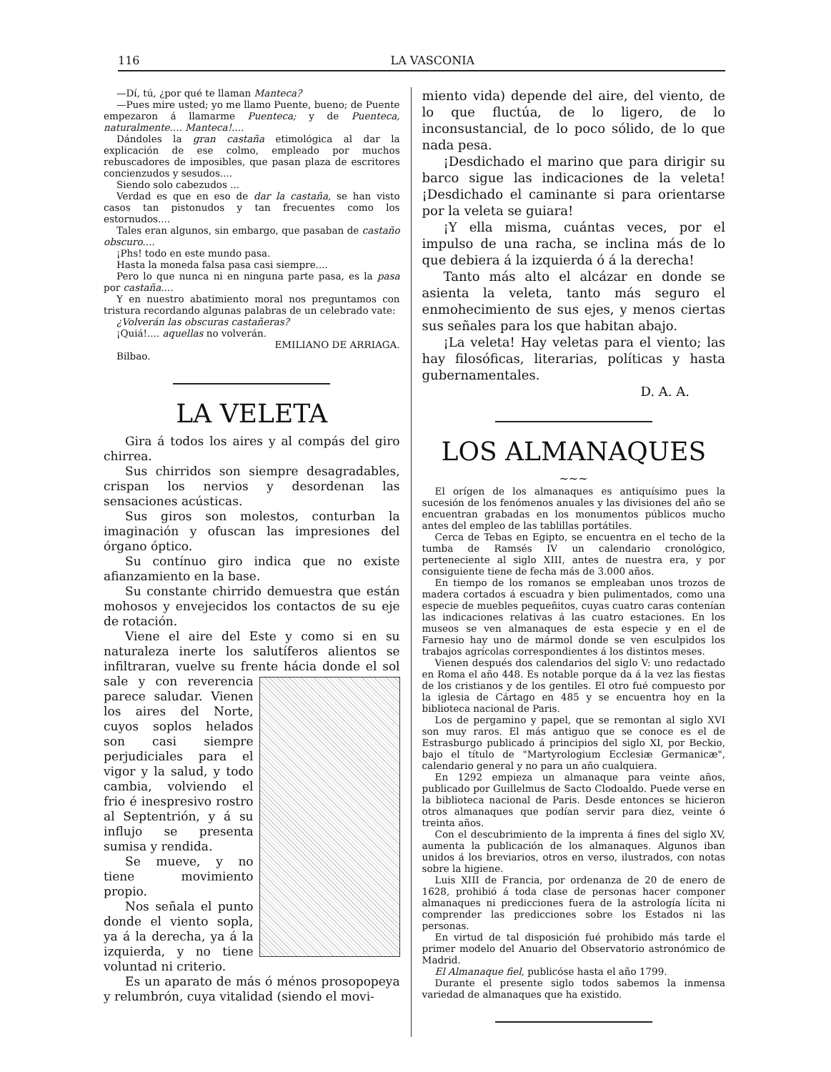116 LA VASCONIA
—Dí, tú, ¿por qué te llaman Manteca?
—Pues mire usted; yo me llamo Puente, bueno; de Puente empezaron á llamarme Puenteca; y de Puenteca, naturalmente.... Manteca!....
Dándoles la gran castaña etimológica al dar la explicación de ese colmo, empleado por muchos rebuscadores de imposibles, que pasan plaza de escritores concienzudos y sesudos....
Siendo solo cabezudos ...
Verdad es que en eso de dar la castaña, se han visto casos tan pistonudos y tan frecuentes como los estornudos....
Tales eran algunos, sin embargo, que pasaban de castaño obscuro....
¡Phs! todo en este mundo pasa.
Hasta la moneda falsa pasa casi siempre....
Pero lo que nunca ni en ninguna parte pasa, es la pasa por castaña....
Y en nuestro abatimiento moral nos preguntamos con tristura recordando algunas palabras de un celebrado vate:
¿Volverán las obscuras castañeras?
¡Quiá!.... aquellas no volverán.
EMILIANO DE ARRIAGA.
Bilbao.
LA VELETA
Gira á todos los aires y al compás del giro chirrea.
Sus chirridos son siempre desagradables, crispan los nervios y desordenan las sensaciones acústicas.
Sus giros son molestos, conturban la imaginación y ofuscan las impresiones del órgano óptico.
Su contínuo giro indica que no existe afianzamiento en la base.
Su constante chirrido demuestra que están mohosos y envejecidos los contactos de su eje de rotación.
Viene el aire del Este y como si en su naturaleza inerte los salutíferos alientos se infiltraran, vuelve su frente hácia donde el sol sale y con reverencia parece saludar. Vienen los aires del Norte, cuyos soplos helados son casi siempre perjudiciales para el vigor y la salud, y todo cambia, volviendo el frio é inespresivo rostro al Septentrión, y á su influjo se presenta sumisa y rendida.
Se mueve, y no tiene movimiento propio.
Nos señala el punto donde el viento sopla, ya á la derecha, ya á la izquierda, y no tiene voluntad ni criterio.
Es un aparato de más ó ménos prosopopeya y relumbrón, cuya vitalidad (siendo el movi-
miento vida) depende del aire, del viento, de lo que fluctúa, de lo ligero, de lo inconsustancial, de lo poco sólido, de lo que nada pesa.
¡Desdichado el marino que para dirigir su barco sigue las indicaciones de la veleta! ¡Desdichado el caminante si para orientarse por la veleta se guiara!
¡Y ella misma, cuántas veces, por el impulso de una racha, se inclina más de lo que debiera á la izquierda ó á la derecha!
Tanto más alto el alcázar en donde se asienta la veleta, tanto más seguro el enmohecimiento de sus ejes, y menos ciertas sus señales para los que habitan abajo.
¡La veleta! Hay veletas para el viento; las hay filosóficas, literarias, políticas y hasta gubernamentales.
D. A. A.
LOS ALMANAQUES
~~~
El orígen de los almanaques es antiquísimo pues la sucesión de los fenómenos anuales y las divisiones del año se encuentran grabadas en los monumentos públicos mucho antes del empleo de las tablillas portátiles.
Cerca de Tebas en Egipto, se encuentra en el techo de la tumba de Ramsés IV un calendario cronológico, perteneciente al siglo XIII, antes de nuestra era, y por consiguiente tiene de fecha más de 3.000 años.
En tiempo de los romanos se empleaban unos trozos de madera cortados á escuadra y bien pulimentados, como una especie de muebles pequeñitos, cuyas cuatro caras contenían las indicaciones relativas á las cuatro estaciones. En los museos se ven almanaques de esta especie y en el de Farnesio hay uno de mármol donde se ven esculpidos los trabajos agrícolas correspondientes á los distintos meses.
Vienen después dos calendarios del siglo V: uno redactado en Roma el año 448. Es notable porque da á la vez las fiestas de los cristianos y de los gentiles. El otro fué compuesto por la iglesia de Cártago en 485 y se encuentra hoy en la biblioteca nacional de Paris.
Los de pergamino y papel, que se remontan al siglo XVI son muy raros. El más antiguo que se conoce es el de Estrasburgo publicado á principios del siglo XI, por Beckio, bajo el título de "Martyrologium Ecclesiæ Germanicæ", calendario general y no para un año cualquiera.
En 1292 empieza un almanaque para veinte años, publicado por Guillelmus de Sacto Clodoaldo. Puede verse en la biblioteca nacional de Paris. Desde entonces se hicieron otros almanaques que podían servir para diez, veinte ó treinta años.
Con el descubrimiento de la imprenta á fines del siglo XV, aumenta la publicación de los almanaques. Algunos iban unidos á los breviarios, otros en verso, ilustrados, con notas sobre la higiene.
Luis XIII de Francia, por ordenanza de 20 de enero de 1628, prohibió á toda clase de personas hacer componer almanaques ni predicciones fuera de la astrología lícita ni comprender las predicciones sobre los Estados ni las personas.
En virtud de tal disposición fué prohibido más tarde el primer modelo del Anuario del Observatorio astronómico de Madrid.
El Almanaque fiel, publicóse hasta el año 1799.
Durante el presente siglo todos sabemos la inmensa variedad de almanaques que ha existido.